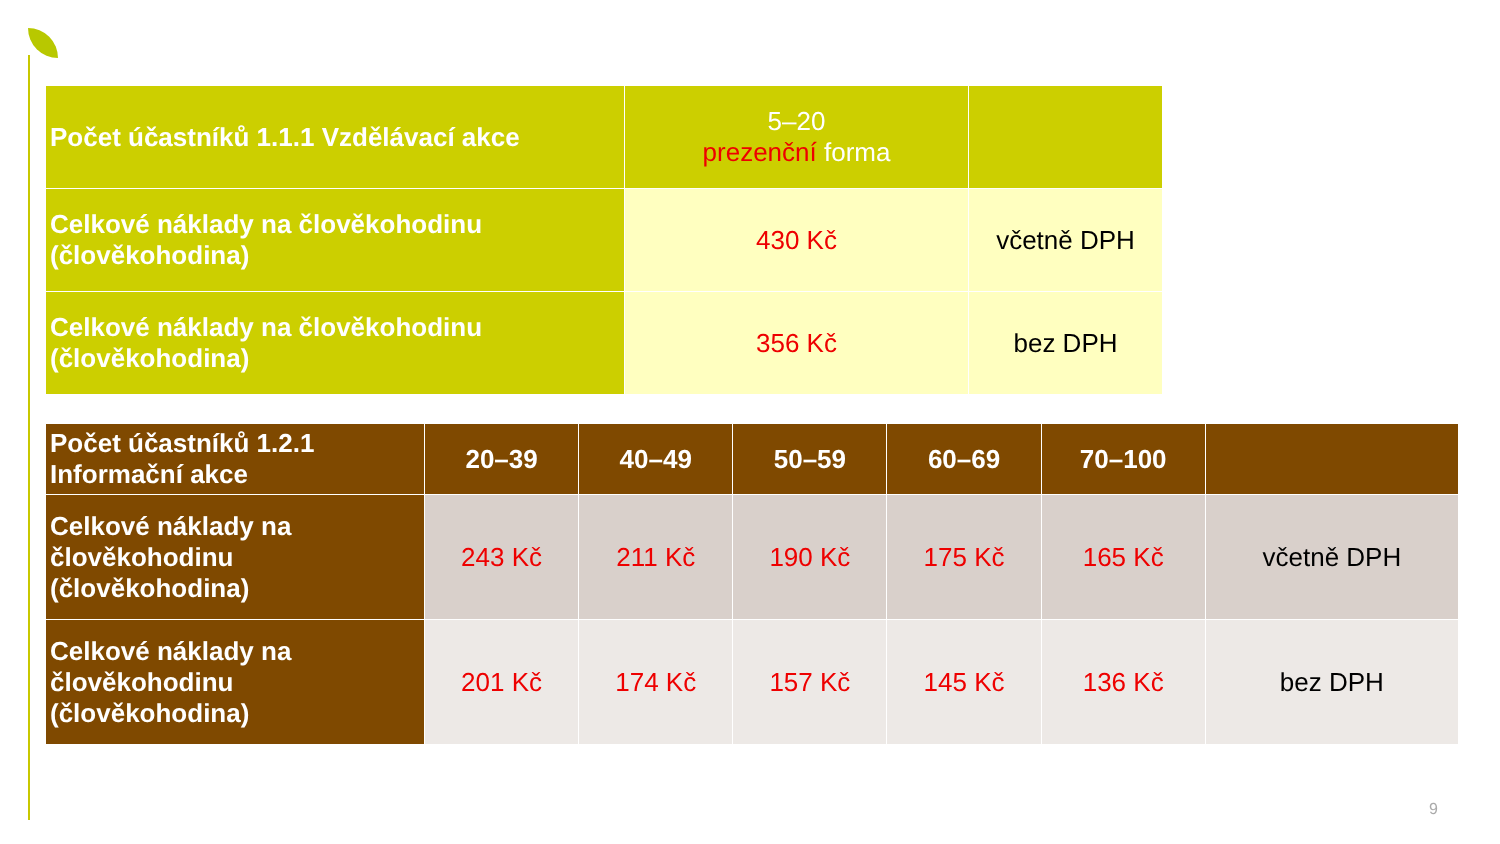| Počet účastníků 1.1.1 Vzdělávací akce | 5–20 prezenční forma | |
| --- | --- | --- |
| Celkové náklady na člověkohodinu (člověkohodina) | 430 Kč | včetně DPH |
| Celkové náklady na člověkohodinu (člověkohodina) | 356 Kč | bez DPH |
| Počet účastníků 1.2.1 Informační akce | 20–39 | 40–49 | 50–59 | 60–69 | 70–100 | |
| --- | --- | --- | --- | --- | --- | --- |
| Celkové náklady na člověkohodinu (člověkohodina) | 243 Kč | 211 Kč | 190 Kč | 175 Kč | 165 Kč | včetně DPH |
| Celkové náklady na člověkohodinu (člověkohodina) | 201 Kč | 174 Kč | 157 Kč | 145 Kč | 136 Kč | bez DPH |
9